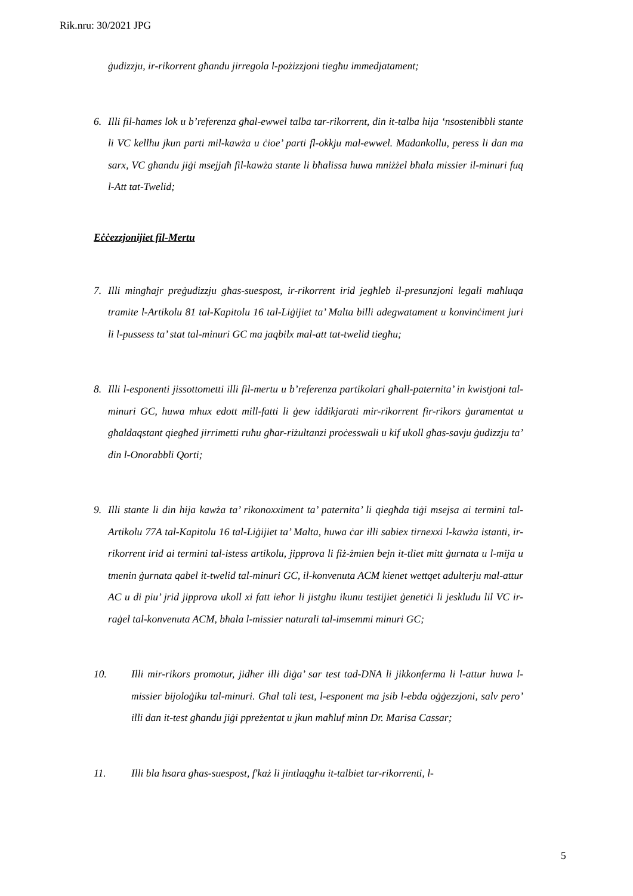Rik.nru: 30/2021 JPG
ġudizzju, ir-rikorrent għandu jirregola l-pożizzjoni tiegħu immedjatament;
6. Illi fil-ħames lok u b’referenza għal-ewwel talba tar-rikorrent, din it-talba hija ‘nsostenibbli stante li VC kellhu jkun parti mil-kawża u ċioe’ parti fl-okkju mal-ewwel. Madankollu, peress li dan ma sarx, VC għandu jiġi msejjaħ fil-kawża stante li bħalissa huwa mniżżel bħala missier il-minuri fuq l-Att tat-Twelid;
Eċċezzjonijiet fil-Mertu
7. Illi mingħajr preġudizzju għas-suespost, ir-rikorrent irid jegħleb il-presunzjoni legali maħluqa tramite l-Artikolu 81 tal-Kapitolu 16 tal-Liġijiet ta’ Malta billi adegwatament u konvinċiment juri li l-pussess ta’ stat tal-minuri GC ma jaqbilx mal-att tat-twelid tiegħu;
8. Illi l-esponenti jissottometti illi fil-mertu u b’referenza partikolari għall-paternita’ in kwistjoni tal-minuri GC, huwa mhux edott mill-fatti li ġew iddikjarati mir-rikorrent fir-rikors ġuramentat u għaldaqstant qiegħed jirrimetti ruħu għar-riżultanzi proċesswali u kif ukoll għas-savju ġudizzju ta’ din l-Onorabbli Qorti;
9. Illi stante li din hija kawża ta’ rikonoxximent ta’ paternita’ li qiegħda tiġi msejsa ai termini tal-Artikolu 77A tal-Kapitolu 16 tal-Liġijiet ta’ Malta, huwa ċar illi sabiex tirnexxi l-kawża istanti, ir-rikorrent irid ai termini tal-istess artikolu, jipprova li fiż-żmien bejn it-tliet mitt ġurnata u l-mija u tmenin ġurnata qabel it-twelid tal-minuri GC, il-konvenuta ACM kienet wettqet adulterju mal-attur AC u di piu’ jrid jipprova ukoll xi fatt ieħor li jistgħu ikunu testijiet ġenetiċi li jeskludu lil VC ir-raġel tal-konvenuta ACM, bħala l-missier naturali tal-imsemmi minuri GC;
10. Illi mir-rikors promotur, jidher illi diġa’ sar test tad-DNA li jikkonferma li l-attur huwa l-missier bijoloġiku tal-minuri. Għal tali test, l-esponent ma jsib l-ebda oġġezzjoni, salv pero’ illi dan it-test għandu jiġi ppreżentat u jkun maħluf minn Dr. Marisa Cassar;
11. Illi bla ħsara għas-suespost, f'każ li jintlaqgħu it-talbiet tar-rikorrenti, l-
5